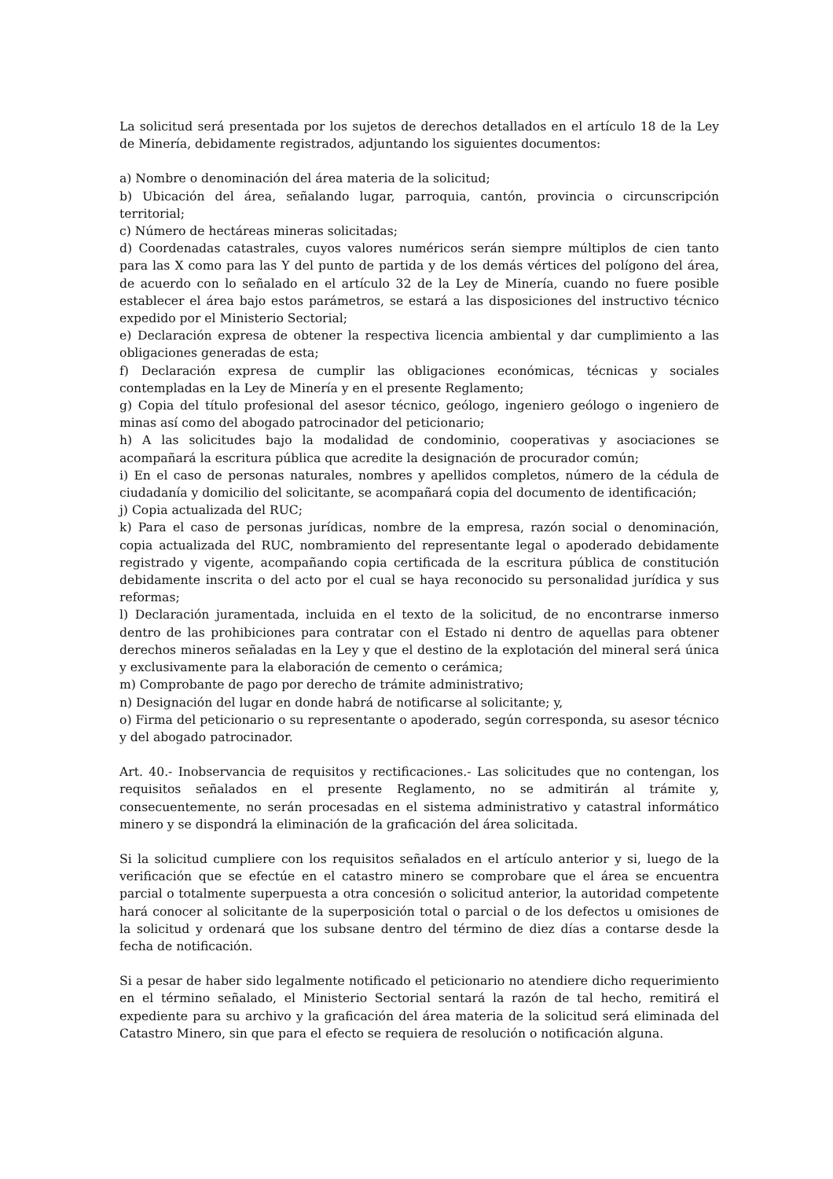La solicitud será presentada por los sujetos de derechos detallados en el artículo 18 de la Ley de Minería, debidamente registrados, adjuntando los siguientes documentos:
a) Nombre o denominación del área materia de la solicitud;
b) Ubicación del área, señalando lugar, parroquia, cantón, provincia o circunscripción territorial;
c) Número de hectáreas mineras solicitadas;
d) Coordenadas catastrales, cuyos valores numéricos serán siempre múltiplos de cien tanto para las X como para las Y del punto de partida y de los demás vértices del polígono del área, de acuerdo con lo señalado en el artículo 32 de la Ley de Minería, cuando no fuere posible establecer el área bajo estos parámetros, se estará a las disposiciones del instructivo técnico expedido por el Ministerio Sectorial;
e) Declaración expresa de obtener la respectiva licencia ambiental y dar cumplimiento a las obligaciones generadas de esta;
f) Declaración expresa de cumplir las obligaciones económicas, técnicas y sociales contempladas en la Ley de Minería y en el presente Reglamento;
g) Copia del título profesional del asesor técnico, geólogo, ingeniero geólogo o ingeniero de minas así como del abogado patrocinador del peticionario;
h) A las solicitudes bajo la modalidad de condominio, cooperativas y asociaciones se acompañará la escritura pública que acredite la designación de procurador común;
i) En el caso de personas naturales, nombres y apellidos completos, número de la cédula de ciudadanía y domicilio del solicitante, se acompañará copia del documento de identificación;
j) Copia actualizada del RUC;
k) Para el caso de personas jurídicas, nombre de la empresa, razón social o denominación, copia actualizada del RUC, nombramiento del representante legal o apoderado debidamente registrado y vigente, acompañando copia certificada de la escritura pública de constitución debidamente inscrita o del acto por el cual se haya reconocido su personalidad jurídica y sus reformas;
l) Declaración juramentada, incluida en el texto de la solicitud, de no encontrarse inmerso dentro de las prohibiciones para contratar con el Estado ni dentro de aquellas para obtener derechos mineros señaladas en la Ley y que el destino de la explotación del mineral será única y exclusivamente para la elaboración de cemento o cerámica;
m) Comprobante de pago por derecho de trámite administrativo;
n) Designación del lugar en donde habrá de notificarse al solicitante; y,
o) Firma del peticionario o su representante o apoderado, según corresponda, su asesor técnico y del abogado patrocinador.
Art. 40.- Inobservancia de requisitos y rectificaciones.- Las solicitudes que no contengan, los requisitos señalados en el presente Reglamento, no se admitirán al trámite y, consecuentemente, no serán procesadas en el sistema administrativo y catastral informático minero y se dispondrá la eliminación de la graficación del área solicitada.
Si la solicitud cumpliere con los requisitos señalados en el artículo anterior y si, luego de la verificación que se efectúe en el catastro minero se comprobare que el área se encuentra parcial o totalmente superpuesta a otra concesión o solicitud anterior, la autoridad competente hará conocer al solicitante de la superposición total o parcial o de los defectos u omisiones de la solicitud y ordenará que los subsane dentro del término de diez días a contarse desde la fecha de notificación.
Si a pesar de haber sido legalmente notificado el peticionario no atendiere dicho requerimiento en el término señalado, el Ministerio Sectorial sentará la razón de tal hecho, remitirá el expediente para su archivo y la graficación del área materia de la solicitud será eliminada del Catastro Minero, sin que para el efecto se requiera de resolución o notificación alguna.